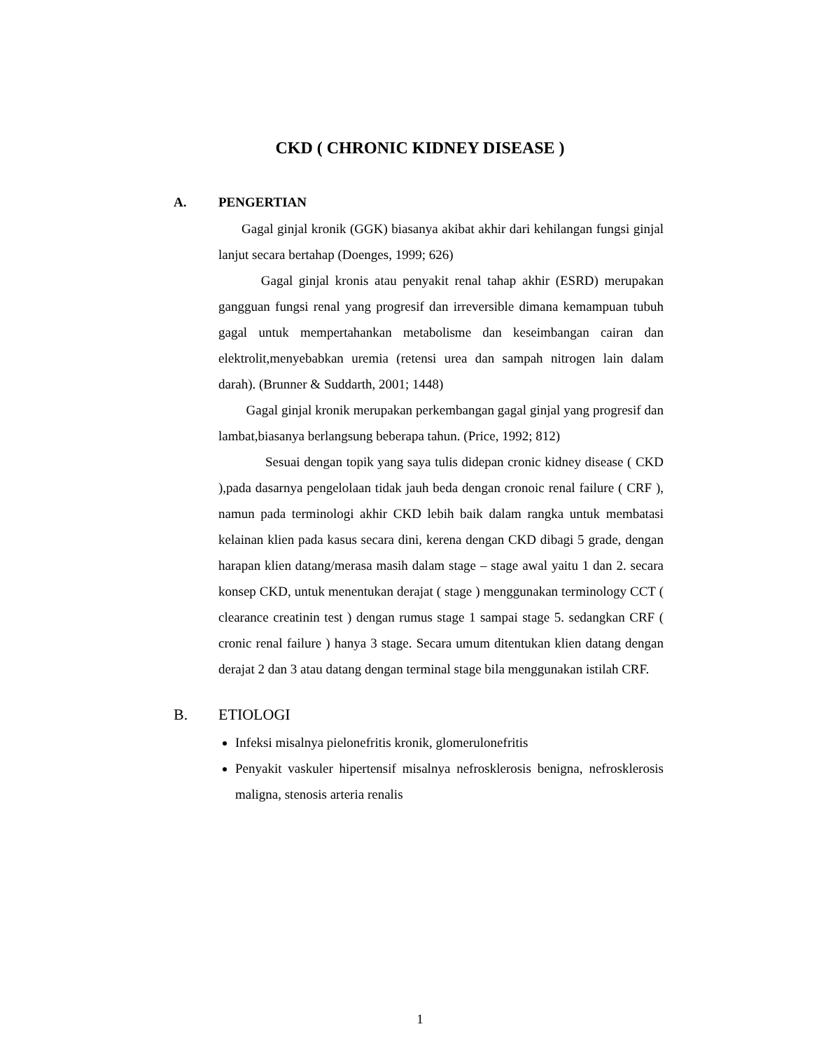CKD ( CHRONIC KIDNEY DISEASE )
A. PENGERTIAN
Gagal ginjal kronik (GGK) biasanya akibat akhir dari kehilangan fungsi ginjal lanjut secara bertahap (Doenges, 1999; 626)
Gagal ginjal kronis atau penyakit renal tahap akhir (ESRD) merupakan gangguan fungsi renal yang progresif dan irreversible dimana kemampuan tubuh gagal untuk mempertahankan metabolisme dan keseimbangan cairan dan elektrolit,menyebabkan uremia (retensi urea dan sampah nitrogen lain dalam darah). (Brunner & Suddarth, 2001; 1448)
Gagal ginjal kronik merupakan perkembangan gagal ginjal yang progresif dan lambat,biasanya berlangsung beberapa tahun. (Price, 1992; 812)
Sesuai dengan topik yang saya tulis didepan cronic kidney disease ( CKD ),pada dasarnya pengelolaan tidak jauh beda dengan cronoic renal failure ( CRF ), namun pada terminologi akhir CKD lebih baik dalam rangka untuk membatasi kelainan klien pada kasus secara dini, kerena dengan CKD dibagi 5 grade, dengan harapan klien datang/merasa masih dalam stage – stage awal yaitu 1 dan 2. secara konsep CKD, untuk menentukan derajat ( stage ) menggunakan terminology CCT ( clearance creatinin test ) dengan rumus stage 1 sampai stage 5. sedangkan CRF ( cronic renal failure ) hanya 3 stage. Secara umum ditentukan klien datang dengan derajat 2 dan 3 atau datang dengan terminal stage bila menggunakan istilah CRF.
B. ETIOLOGI
Infeksi misalnya pielonefritis kronik, glomerulonefritis
Penyakit vaskuler hipertensif misalnya nefrosklerosis benigna, nefrosklerosis maligna, stenosis arteria renalis
1